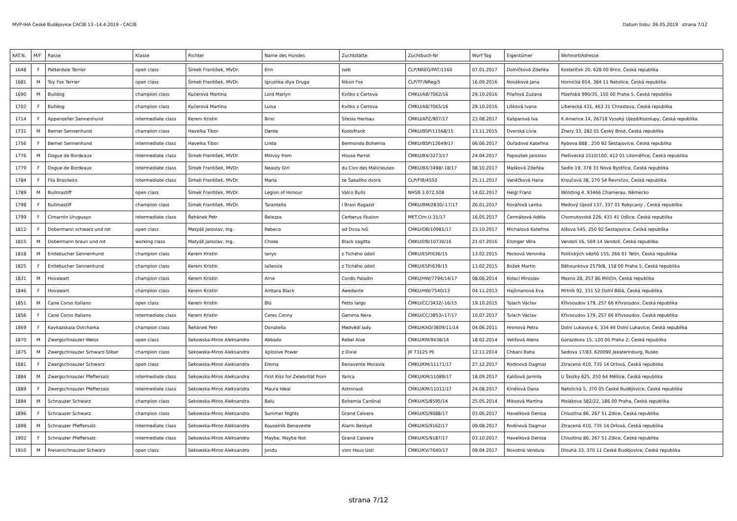MVP-IHA České Budějovice CACIB 13.-14.4.2019 - CACIB Datum tisku: 06.05.2019 strana 7/12
| KAT.N. | M/F | Rasse | Klasse | Richter | Name des Hundes | Zuchtstätte | Zuchtbuch-Nr | Wurf Tag | Eigentümer | Wohnort/Adresse |
| --- | --- | --- | --- | --- | --- | --- | --- | --- | --- | --- |
| 1648 | F | Patterdale Terrier | open class | Šimek František, MVDr. | Erin | Iseb | ČLP/NREG/PAT/1160 | 07.01.2017 | Dolníčková Zdeňka | Kostelíček 20, 628 00 Brno, Česká republika |
| 1681 | M | Toy Fox Terrier | open class | Šimek František, MVDr. | Igrushka dlya Druga | Nikon Fox | ČLP/TF/NReg/5 | 16.09.2016 | Nováková Jana | Hornická 654, 384 11 Netolice, Česká republika |
| 1690 | M | Bulldog | champion class | Kučerová Martina | Lord Marlyn | Kvítko z Čertova | ČMKU/AB/7062/16 | 29.10.2016 | Pilařová Zuzana | Plzeňská 990/35, 150 00 Praha 5, Česká republika |
| 1702 | F | Bulldog | champion class | Kučerová Martina | Luisa | Kvítko z Čertova | ČMKU/AB/7065/16 | 29.10.2016 | Lišková Ivana | Liberecká 431, 463 31 Chrastava, Česká republika |
| 1714 | F | Appenzeller Sennenhund | intermediate class | Kerem Kristin | Brixi | Silesia Herisau | ČMKU/APZ/907/17 | 23.08.2017 | Kašparová Iva | K Americe 14, 26718 Vysoký Ujezd/Kozolupy, Česká republika |
| 1731 | M | Berner Sennenhund | champion class | Havelka Tibor | Dante | Kostofrank | ČMKU/BSP/11568/15 | 13.11.2015 | Dvorská Lívia | Žhery 33, 282 01 Český Brod, Česká republika |
| 1756 | F | Berner Sennenhund | intermediate class | Havelka Tibor | Linda | Bermondo Bohemia | ČMKU/BSP/12649/17 | 06.06.2017 | Ouřadová Kateřina | Rybova 888 , 250 92 Šestajovice, Česká republika |
| 1776 | M | Dogue de Bordeaux | intermediate class | Šimek František, MVDr. | Milivoy from | House Parrot | ČMKU/BX/3273/17 | 24.04.2017 | Papoušek Jaroslav | Plešivecká 1510/100, 412 01 Litoměřice, Česká republika |
| 1779 | F | Dogue de Bordeaux | intermediate class | Šimek František, MVDr. | Neauty Girl | du Clos des Malicieuses | ČMKU/BX/3498/-18/17 | 08.10.2017 | Mašková Zdeňka | Sedlo 19, 378 33 Nová Bystřice, Česká republika |
| 1784 | F | Fila Brasileiro | intermediate class | Šimek František, MVDr. | Maria | ze Šakalího dvora | ČLP/FIB/4550 | 25.11.2017 | Vaněčková Hana | Kroučová 38, 270 54 Řevničov, Česká republika |
| 1789 | M | Bullmastiff | open class | Šimek František, MVDr. | Legion of Honour | Valco Bulls | NHSB 3.072.508 | 14.02.2017 | Heigl Franz | Wölsting 4, 93466 Chamerau, Německo |
| 1798 | F | Bullmastiff | champion class | Šimek František, MVDr. | Tarantella | I Bravi Ragazzi | ČMKU/BM/2830/-17/17 | 26.01.2017 | Kovářová Lenka | Medový Újezd 137, 337 01 Rokycany , Česká republika |
| 1799 | F | Cimarrón Uruguayo | intermediate class | Řehánek Petr | Belezza | Cerberus Illusion | MET.Cím.U.31/17 | 16.05.2017 | Čermáková Adéla | Chomutovská 226, 431 41 Údlice, Česká republika |
| 1812 | F | Dobermann schwarz und rot | open class | Matyáš Jaroslav, Ing. | Rebeca | od Dvou lvů | ČMKU/DB/10981/17 | 23.10.2017 | Michalová Kateřina | Alšova 545, 250 92 Šestajovice, Česká republika |
| 1815 | M | Dobermann braun und rot | working class | Matyáš Jaroslav, Ing. | Chose | Black sagitta | ČMKU/DB/10730/16 | 21.07.2016 | Elsinger Věra | Vendolí 16, 569 14 Vendolí, Česká republika |
| 1818 | M | Entlebucher Sennenhund | champion class | Kerem Kristin | Ianys | z Tichého údolí | ČMKU/ESP/636/15 | 13.02.2015 | Pecková Veronika | Politických vězňů 155, 266 01 Tetín, Česká republika |
| 1825 | F | Entlebucher Sennenhund | champion class | Kerem Kristin | Iallessia | z Tichého údolí | ČMKU/ESP/639/15 | 13.02.2015 | Božek Martin | Běhounkova 2579/8, 158 00 Praha 5, Česká republika |
| 1831 | M | Hovawart | champion class | Kerem Kristin | Arne | Cordis Paladin | ČMKU/HW/7794/14/17 | 08.06.2014 | Kolací Miroslav | Mezno 28, 257 86 Miličín, Česká republika |
| 1846 | F | Hovawart | champion class | Kerem Kristin | Anttara Black | Awedante | ČMKU/HW/7540/13 | 04.11.2013 | Hajšmanová Eva | Mrtník 92, 331 52 Dolní Bělá, Česká republika |
| 1851 | M | Cane Corso Italiano | open class | Kerem Kristin | Blú | Petto largo | ČMKU/CC/3432/-16/15 | 19.10.2015 | Tulach Václav | Křivsoudov 179, 257 66 Křivsoudov, Česká republika |
| 1856 | F | Cane Corso Italiano | intermediate class | Kerem Kristin | Ceres Conny | Gemma Nera | ČMKU/CC/3853/-17/17 | 10.07.2017 | Tulach Václav | Křivsoudov 179, 257 66 Křivsoudov, Česká republika |
| 1869 | F | Kavkazskaia Ovtcharka | champion class | Řehánek Petr | Donatella | Medvědí lady | ČMKU/KAO/3809/11/14 | 04.06.2011 | Hronová Petra | Dolní Lukavice 6, 334 44 Dolní Lukavice, Česká republika |
| 1870 | M | Zwergschnauzer Weiss | open class | Sekowska-Miros Aleksandra | Abbado | Rebel Alve | ČMKU/KM/9438/14 | 18.02.2014 | Velišová Alena | Gorazdova 15, 120 00 Praha 2, Česká republika |
| 1875 | M | Zwergschnauzer Schwarz-Silber | champion class | Sekowska-Miros Aleksandra | Xplosive Power | z Dixie | JR 73125 Pš | 12.11.2014 | Chbani Baha | Sedova 17/83, 620090 Jekaterinburg, Rusko |
| 1881 | F | Zwergschnauzer Schwarz | open class | Sekowska-Miros Aleksandra | Emma | Benavente Moravia | ČMKU/KM/11171/17 | 27.12.2017 | Rodinová Dagmar | Ztracená 410, 735 14 Orlová, Česká republika |
| 1884 | M | Zwergschnauzer Pfeffersalz | intermediate class | Sekowska-Miros Aleksandra | First Kiss for Zelebritát from | Yarica | ČMKU/KM/11089/17 | 18.09.2017 | Kališová Jarmila | U Školky 625, 250 64 Měšice, Česká republika |
| 1889 | F | Zwergschnauzer Pfeffersalz | intermediate class | Sekowska-Miros Aleksandra | Maura Ideal | Astronaut | ČMKU/KM/11011/17 | 24.08.2017 | Kindlová Dana | Netolická 5, 370 05 České Budějovice, Česká republika |
| 1894 | M | Schnauzer Schwarz | champion class | Sekowska-Miros Aleksandra | Balu | Bohemia Cardinal | ČMKU/KS/8595/14 | 25.05.2014 | Miksová Martina | Molákova 582/22, 186 00 Praha, Česká republika |
| 1896 | F | Schnauzer Schwarz | champion class | Sekowska-Miros Aleksandra | Summer Nights | Grand Calvera | ČMKU/KS/9088/17 | 03.06.2017 | Havelková Denisa | Chlustina 86, 267 51 Zdice, Česká republika |
| 1898 | M | Schnauzer Pfeffersalz | intermediate class | Sekowska-Miros Aleksandra | Kouzelník Benavente | Alarm Beskyd | ČMKU/KS/9162/17 | 09.08.2017 | Rodinová Dagmar | Ztracená 410, 735 14 Orlová, Česká republika |
| 1902 | F | Schnauzer Pfeffersalz | intermediate class | Sekowska-Miros Aleksandra | Maybe, Maybe Not | Grand Calvera | ČMKU/KS/9187/17 | 03.10.2017 | Havelková Denisa | Chlustina 86, 267 51 Zdice, Česká republika |
| 1910 | M | Riesenschnauzer Schwarz | open class | Sekowska-Miros Aleksandra | Jondu | vom Haus Usti | ČMKU/KV/7640/17 | 09.04.2017 | Novotná Vendula | Dlouhá 33, 370 11 České Budějovice, Česká republika |
strana 7/12